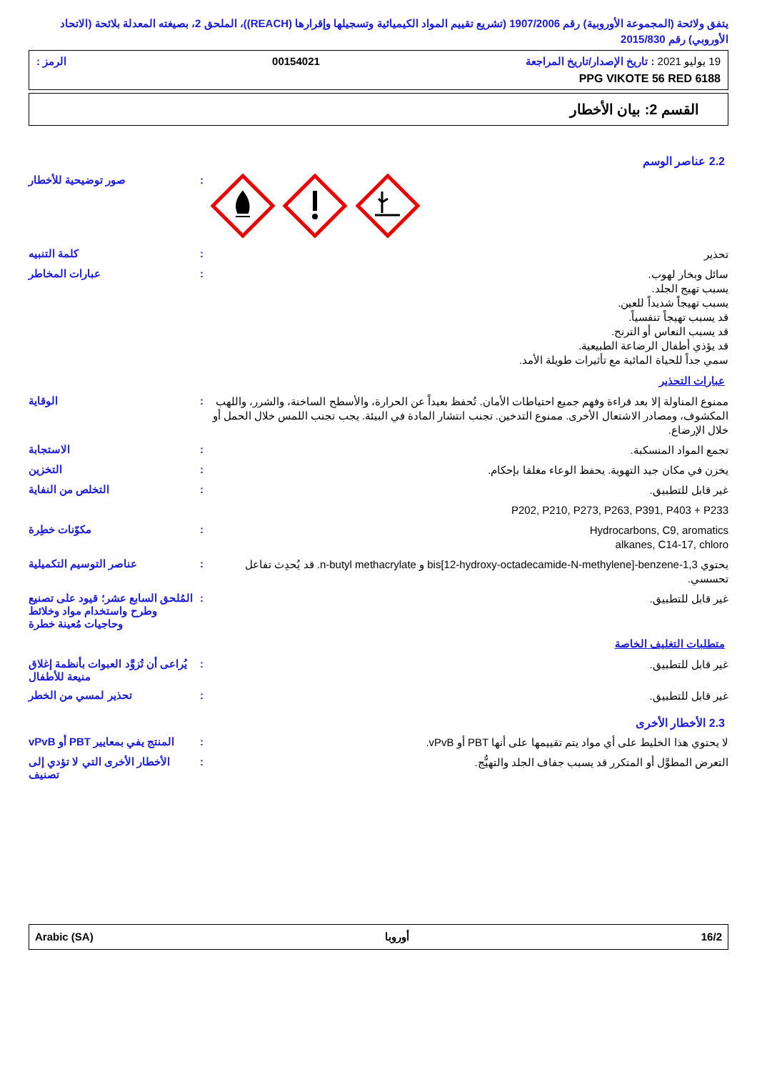يتفق ولائحة (المجموعة الأوروبية) رقم 1907/2006 (تشريع تقييم المواد الكيميائية وتسجيلها وإقرارها (REACH))، الملحق 2، بصيغته المعدلة بلائحة (الاتحاد الأوروبي) رقم 2015/830
19 يوليو 2021 : تاريخ الإصدار/تاريخ المراجعة 00154021 الرمز :
PPG VIKOTE 56 RED 6188
القسم 2: بيان الأخطار
2.2 عناصر الوسم
: صور توضيحية للأخطار
تحذير
: كلمة التنبيه
سائل وبخار لهوب.
يسبب تهيج الجلد.
يسبب تهيجاً شديداً للعين.
قد يسبب تهيجاً تنفسياً.
قد يسبب النعاس أو الترنح.
قد يؤذي أطفال الرضاعة الطبيعية.
سمي جداً للحياة المائية مع تأثيرات طويلة الأمد.
: عبارات المخاطر
عبارات التحذير
ممنوع المناولة إلا بعد قراءة وفهم جميع احتياطات الأمان. تُحفظ بعيداً عن الحرارة، والأسطح الساخنة، والشرر، واللهب المكشوف، ومصادر الاشتعال الأخرى. ممنوع التدخين. تجنب انتشار المادة في البيئة. يجب تجنب اللمس خلال الحمل أو خلال الإرضاع.
: الوقاية
تجمع المواد المنسكبة.
: الاستجابة
يخزن في مكان جيد التهوية. يحفظ الوعاء مغلقا بإحكام.
: التخزين
غير قابل للتطبيق.
: التخلص من النفاية
P202, P210, P273, P263, P391, P403 + P233
Hydrocarbons, C9, aromatics
alkanes, C14-17, chloro
: مكوّنات خطِرة
يحتوي 1,3-bis[12-hydroxy-octadecamide-N-methylene]-benzene و n-butyl methacrylate. قد يُحدِث تفاعل تحسسي.
: عناصر التوسيم التكميلية
غير قابل للتطبيق.
: المُلحق السابع عشر؛ قيود على تصنيع وطرح واستخدام مواد وخلائط وحاجيات مُعينة خطرة
متطلبات التغليف الخاصة
غير قابل للتطبيق.
: يُراعى أن تُزوَّد العبوات بأنظمة إغلاق منيعة للأطفال
غير قابل للتطبيق.
: تحذير لمسي من الخطر
2.3 الأخطار الأخرى
لا يحتوي هذا الخليط على أي مواد يتم تقييمها على أنها PBT أو vPvB.
: المنتج يفي بمعايير PBT أو vPvB
التعرض المطوَّل أو المتكرر قد يسبب جفاف الجلد والتهيُّج.
: الأخطار الأخرى التي لا تؤدي إلى تصنيف
Arabic (SA) أوروبا 16/2